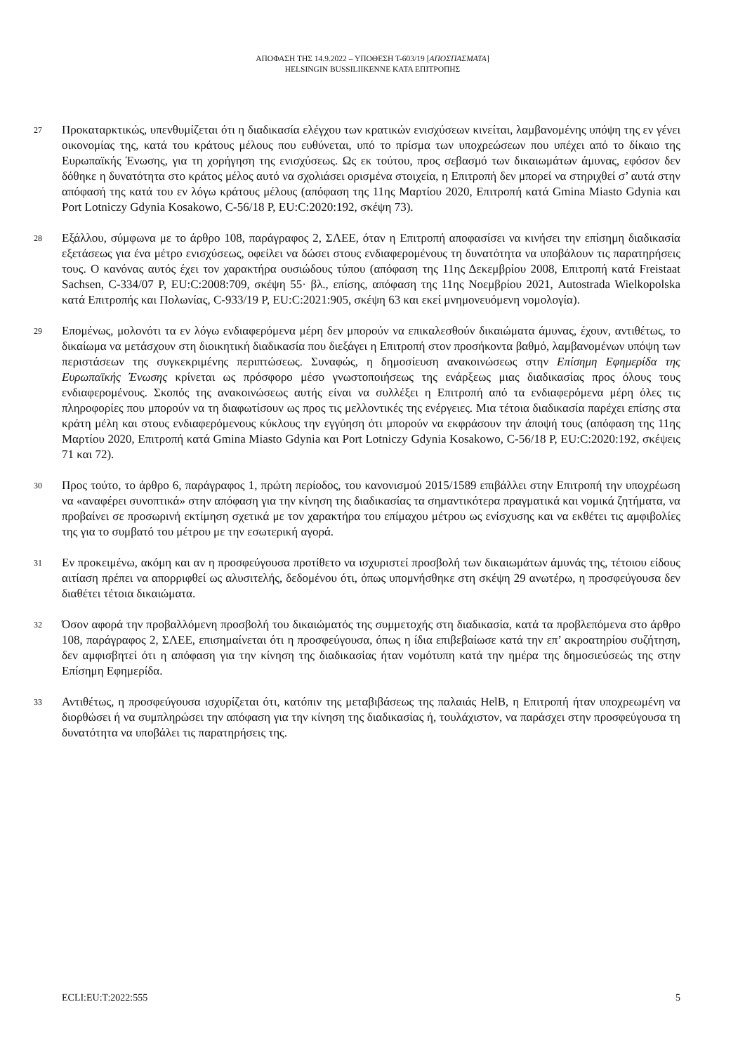ΑΠΟΦΑΣΗ ΤΗΣ 14.9.2022 – ΥΠΟΘΕΣΗ T-603/19 [ΑΠΟΣΠΑΣΜΑΤΑ]
HELSINGIN BUSSILIIKENNE ΚΑΤΑ ΕΠΙΤΡΟΠΗΣ
27
Προκαταρκτικώς, υπενθυμίζεται ότι η διαδικασία ελέγχου των κρατικών ενισχύσεων κινείται, λαμβανομένης υπόψη της εν γένει οικονομίας της, κατά του κράτους μέλους που ευθύνεται, υπό το πρίσμα των υποχρεώσεων που υπέχει από το δίκαιο της Ευρωπαϊκής Ένωσης, για τη χορήγηση της ενισχύσεως. Ως εκ τούτου, προς σεβασμό των δικαιωμάτων άμυνας, εφόσον δεν δόθηκε η δυνατότητα στο κράτος μέλος αυτό να σχολιάσει ορισμένα στοιχεία, η Επιτροπή δεν μπορεί να στηριχθεί σ’ αυτά στην απόφασή της κατά του εν λόγω κράτους μέλους (απόφαση της 11ης Μαρτίου 2020, Επιτροπή κατά Gmina Miasto Gdynia και Port Lotniczy Gdynia Kosakowo, C-56/18 P, EU:C:2020:192, σκέψη 73).
28
Εξάλλου, σύμφωνα με το άρθρο 108, παράγραφος 2, ΣΛΕΕ, όταν η Επιτροπή αποφασίσει να κινήσει την επίσημη διαδικασία εξετάσεως για ένα μέτρο ενισχύσεως, οφείλει να δώσει στους ενδιαφερομένους τη δυνατότητα να υποβάλουν τις παρατηρήσεις τους. Ο κανόνας αυτός έχει τον χαρακτήρα ουσιώδους τύπου (απόφαση της 11ης Δεκεμβρίου 2008, Επιτροπή κατά Freistaat Sachsen, C-334/07 P, EU:C:2008:709, σκέψη 55· βλ., επίσης, απόφαση της 11ης Νοεμβρίου 2021, Autostrada Wielkopolska κατά Επιτροπής και Πολωνίας, C-933/19 P, EU:C:2021:905, σκέψη 63 και εκεί μνημονευόμενη νομολογία).
29
Επομένως, μολονότι τα εν λόγω ενδιαφερόμενα μέρη δεν μπορούν να επικαλεσθούν δικαιώματα άμυνας, έχουν, αντιθέτως, το δικαίωμα να μετάσχουν στη διοικητική διαδικασία που διεξάγει η Επιτροπή στον προσήκοντα βαθμό, λαμβανομένων υπόψη των περιστάσεων της συγκεκριμένης περιπτώσεως. Συναφώς, η δημοσίευση ανακοινώσεως στην Επίσημη Εφημερίδα της Ευρωπαϊκής Ένωσης κρίνεται ως πρόσφορο μέσο γνωστοποιήσεως της ενάρξεως μιας διαδικασίας προς όλους τους ενδιαφερομένους. Σκοπός της ανακοινώσεως αυτής είναι να συλλέξει η Επιτροπή από τα ενδιαφερόμενα μέρη όλες τις πληροφορίες που μπορούν να τη διαφωτίσουν ως προς τις μελλοντικές της ενέργειες. Μια τέτοια διαδικασία παρέχει επίσης στα κράτη μέλη και στους ενδιαφερόμενους κύκλους την εγγύηση ότι μπορούν να εκφράσουν την άποψή τους (απόφαση της 11ης Μαρτίου 2020, Επιτροπή κατά Gmina Miasto Gdynia και Port Lotniczy Gdynia Kosakowo, C-56/18 P, EU:C:2020:192, σκέψεις 71 και 72).
30
Προς τούτο, το άρθρο 6, παράγραφος 1, πρώτη περίοδος, του κανονισμού 2015/1589 επιβάλλει στην Επιτροπή την υποχρέωση να «αναφέρει συνοπτικά» στην απόφαση για την κίνηση της διαδικασίας τα σημαντικότερα πραγματικά και νομικά ζητήματα, να προβαίνει σε προσωρινή εκτίμηση σχετικά με τον χαρακτήρα του επίμαχου μέτρου ως ενίσχυσης και να εκθέτει τις αμφιβολίες της για το συμβατό του μέτρου με την εσωτερική αγορά.
31
Εν προκειμένω, ακόμη και αν η προσφεύγουσα προτίθετο να ισχυριστεί προσβολή των δικαιωμάτων άμυνάς της, τέτοιου είδους αιτίαση πρέπει να απορριφθεί ως αλυσιτελής, δεδομένου ότι, όπως υπομνήσθηκε στη σκέψη 29 ανωτέρω, η προσφεύγουσα δεν διαθέτει τέτοια δικαιώματα.
32
Όσον αφορά την προβαλλόμενη προσβολή του δικαιώματός της συμμετοχής στη διαδικασία, κατά τα προβλεπόμενα στο άρθρο 108, παράγραφος 2, ΣΛΕΕ, επισημαίνεται ότι η προσφεύγουσα, όπως η ίδια επιβεβαίωσε κατά την επ’ ακροατηρίου συζήτηση, δεν αμφισβητεί ότι η απόφαση για την κίνηση της διαδικασίας ήταν νομότυπη κατά την ημέρα της δημοσιεύσεώς της στην Επίσημη Εφημερίδα.
33
Αντιθέτως, η προσφεύγουσα ισχυρίζεται ότι, κατόπιν της μεταβιβάσεως της παλαιάς HelB, η Επιτροπή ήταν υποχρεωμένη να διορθώσει ή να συμπληρώσει την απόφαση για την κίνηση της διαδικασίας ή, τουλάχιστον, να παράσχει στην προσφεύγουσα τη δυνατότητα να υποβάλει τις παρατηρήσεις της.
ECLI:EU:T:2022:555 5